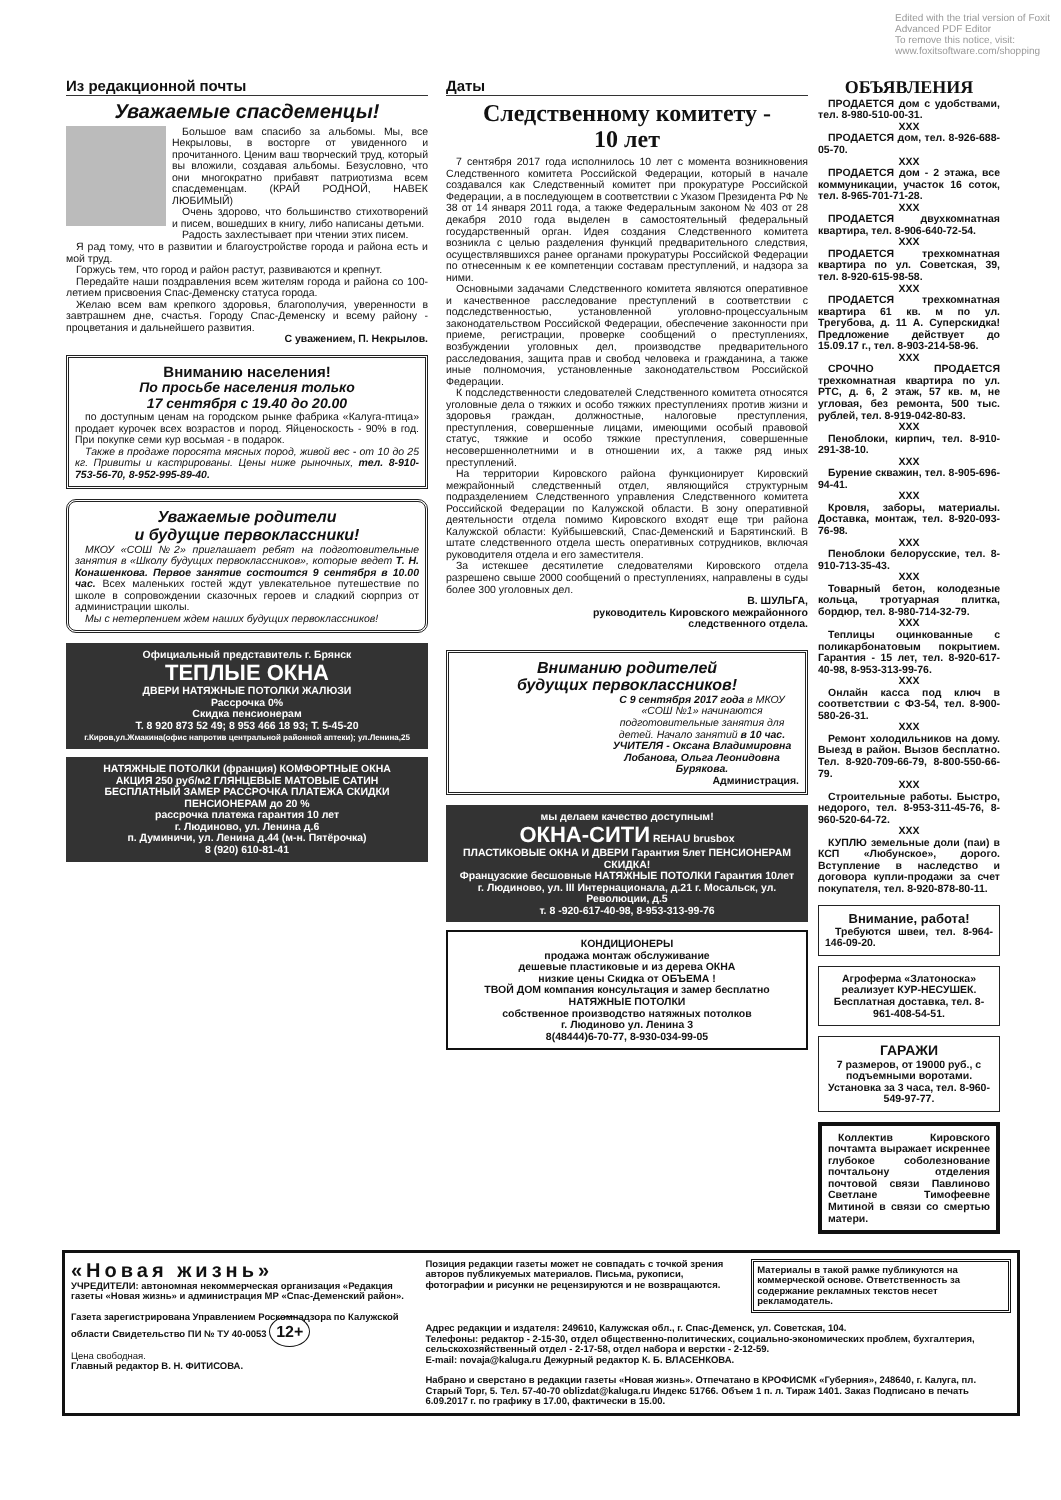Edited with the trial version of Foxit Advanced PDF Editor
To remove this notice, visit: www.foxitsoftware.com/shopping
Из редакционной почты
Уважаемые спасдеменцы!
Большое вам спасибо за альбомы. Мы, все Некрыловы, в восторге от увиденного и прочитанного. Ценим ваш творческий труд, который вы вложили, создавая альбомы. Безусловно, что они многократно прибавят патриотизма всем спасдеменцам. (КРАЙ РОДНОЙ, НАВЕК ЛЮБИМЫЙ)
Очень здорово, что большинство стихотворений и писем, вошедших в книгу, либо написаны детьми.
Радость захлестывает при чтении этих писем.
Я рад тому, что в развитии и благоустройстве города и района есть и мой труд.
Горжусь тем, что город и район растут, развиваются и крепнут.
Передайте наши поздравления всем жителям города и района со 100-летием присвоения Спас-Деменску статуса города.
Желаю всем вам крепкого здоровья, благополучия, уверенности в завтрашнем дне, счастья. Городу Спас-Деменску и всему району - процветания и дальнейшего развития.
С уважением, П. Некрылов.
Вниманию населения!
По просьбе населения только
17 сентября с 19.40 до 20.00
по доступным ценам на городском рынке фабрика «Калуга-птица» продает курочек всех возрастов и пород. Яйценоскость - 90% в год. При покупке семи кур восьмая - в подарок.
Также в продаже поросята мясных пород, живой вес - от 10 до 25 кг. Привиты и кастрированы. Цены ниже рыночных, тел. 8-910-753-56-70, 8-952-995-89-40.
Уважаемые родители
и будущие первоклассники!
МКОУ «СОШ №2» приглашает ребят на подготовительные занятия в «Школу будущих первоклассников», которые ведет Т. Н. Конашенкова. Первое занятие состоится 9 сентября в 10.00 час. Всех маленьких гостей ждут увлекательное путешествие по школе в сопровождении сказочных героев и сладкий сюрприз от администрации школы.
Мы с нетерпением ждем наших будущих первоклассников!
Официальный представитель г. Брянск
ТЕПЛЫЕ ОКНА
ДВЕРИ НАТЯЖНЫЕ ПОТОЛКИ ЖАЛЮЗИ
Рассрочка 0%
Скидка пенсионерам
Т. 8 920 873 52 49; 8 953 466 18 93; Т. 5-45-20
г.Киров,ул.Жмакина(офис напротив центральной районной аптеки); ул.Ленина,25
НАТЯЖНЫЕ ПОТОЛКИ (франция) КОМФОРТНЫЕ ОКНА
АКЦИЯ 250 руб/м2 ГЛЯНЦЕВЫЕ МАТОВЫЕ САТИН
БЕСПЛАТНЫЙ ЗАМЕР РАССРОЧКА ПЛАТЕЖА СКИДКИ ПЕНСИОНЕРАМ до 20 %
рассрочка платежа гарантия 10 лет
г. Людиново, ул. Ленина д.6
п. Думиничи, ул. Ленина д.44 (м-н. Пятёрочка)
8 (920) 610-81-41
Даты
Следственному комитету -
10 лет
7 сентября 2017 года исполнилось 10 лет с момента возникновения Следственного комитета Российской Федерации, который в начале создавался как Следственный комитет при прокуратуре Российской Федерации, а в последующем в соответствии с Указом Президента РФ № 38 от 14 января 2011 года, а также Федеральным законом № 403 от 28 декабря 2010 года выделен в самостоятельный федеральный государственный орган. Идея создания Следственного комитета возникла с целью разделения функций предварительного следствия, осуществлявшихся ранее органами прокуратуры Российской Федерации по отнесенным к ее компетенции составам преступлений, и надзора за ними.
Основными задачами Следственного комитета являются оперативное и качественное расследование преступлений в соответствии с подследственностью, установленной уголовно-процессуальным законодательством Российской Федерации, обеспечение законности при приеме, регистрации, проверке сообщений о преступлениях, возбуждении уголовных дел, производстве предварительного расследования, защита прав и свобод человека и гражданина, а также иные полномочия, установленные законодательством Российской Федерации.
К подследственности следователей Следственного комитета относятся уголовные дела о тяжких и особо тяжких преступлениях против жизни и здоровья граждан, должностные, налоговые преступления, преступления, совершенные лицами, имеющими особый правовой статус, тяжкие и особо тяжкие преступления, совершенные несовершеннолетними и в отношении их, а также ряд иных преступлений.
На территории Кировского района функционирует Кировский межрайонный следственный отдел, являющийся структурным подразделением Следственного управления Следственного комитета Российской Федерации по Калужской области. В зону оперативной деятельности отдела помимо Кировского входят еще три района Калужской области: Куйбышевский, Спас-Деменский и Барятинский. В штате следственного отдела шесть оперативных сотрудников, включая руководителя отдела и его заместителя.
За истекшее десятилетие следователями Кировского отдела разрешено свыше 2000 сообщений о преступлениях, направлены в суды более 300 уголовных дел.
В. ШУЛЬГА,
руководитель Кировского межрайонного
следственного отдела.
Вниманию родителей
будущих первоклассников!
С 9 сентября 2017 года в МКОУ «СОШ №1» начинаются подготовительные занятия для детей. Начало занятий в 10 час.
УЧИТЕЛЯ - Оксана Владимировна Лобанова, Ольга Леонидовна Бурякова.
Администрация.
мы делаем качество доступным!
ОКНА-СИТИ REHAU brusbox
ПЛАСТИКОВЫЕ ОКНА И ДВЕРИ Гарантия 5лет ПЕНСИОНЕРАМ СКИДКА!
Французские бесшовные НАТЯЖНЫЕ ПОТОЛКИ Гарантия 10лет
г. Людиново, ул. III Интернационала, д.21 г. Мосальск, ул. Революции, д.5
т. 8 -920-617-40-98, 8-953-313-99-76
КОНДИЦИОНЕРЫ
продажа монтаж обслуживание
дешевые пластиковые и из дерева ОКНА
низкие цены Скидка от ОБЪЕМА !
ТВОЙ ДОМ компания консультация и замер бесплатно
НАТЯЖНЫЕ ПОТОЛКИ
собственное производство натяжных потолков
г. Людиново ул. Ленина 3
8(48444)6-70-77, 8-930-034-99-05
ОБЪЯВЛЕНИЯ
ПРОДАЕТСЯ дом с удобствами, тел. 8-980-510-00-31.
ХХХ
ПРОДАЕТСЯ дом, тел. 8-926-688-05-70.
ХХХ
ПРОДАЕТСЯ дом - 2 этажа, все коммуникации, участок 16 соток, тел. 8-965-701-71-28.
ХХХ
ПРОДАЕТСЯ двухкомнатная квартира, тел. 8-906-640-72-54.
ХХХ
ПРОДАЕТСЯ трехкомнатная квартира по ул. Советская, 39, тел. 8-920-615-98-58.
ХХХ
ПРОДАЕТСЯ трехкомнатная квартира 61 кв. м по ул. Трегубова, д. 11 А. Суперскидка! Предложение действует до 15.09.17 г., тел. 8-903-214-58-96.
ХХХ
СРОЧНО ПРОДАЕТСЯ трехкомнатная квартира по ул. РТС, д. 6, 2 этаж, 57 кв. м, не угловая, без ремонта, 500 тыс. рублей, тел. 8-919-042-80-83.
ХХХ
Пеноблоки, кирпич, тел. 8-910-291-38-10.
ХХХ
Бурение скважин, тел. 8-905-696-94-41.
ХХХ
Кровля, заборы, материалы. Доставка, монтаж, тел. 8-920-093-76-98.
ХХХ
Пеноблоки белорусские, тел. 8-910-713-35-43.
ХХХ
Товарный бетон, колодезные кольца, тротуарная плитка, бордюр, тел. 8-980-714-32-79.
ХХХ
Теплицы оцинкованные с поликарбонатовым покрытием. Гарантия - 15 лет, тел. 8-920-617-40-98, 8-953-313-99-76.
ХХХ
Онлайн касса под ключ в соответствии с ФЗ-54, тел. 8-900-580-26-31.
ХХХ
Ремонт холодильников на дому. Выезд в район. Вызов бесплатно. Тел. 8-920-709-66-79, 8-800-550-66-79.
ХХХ
Строительные работы. Быстро, недорого, тел. 8-953-311-45-76, 8-960-520-64-72.
ХХХ
КУПЛЮ земельные доли (паи) в КСП «Любунское», дорого. Вступление в наследство и договора купли-продажи за счет покупателя, тел. 8-920-878-80-11.
Внимание, работа!
Требуются швеи, тел. 8-964-146-09-20.
Агроферма «Златоноска» реализует КУР-НЕСУШЕК. Бесплатная доставка, тел. 8-961-408-54-51.
ГАРАЖИ
7 размеров, от 19000 руб., с подъемными воротами. Установка за 3 часа, тел. 8-960-549-97-77.
Коллектив Кировского почтамта выражает искреннее глубокое соболезнование почтальону отделения почтовой связи Павлиново Светлане Тимофеевне Митиной в связи со смертью матери.
«Новая жизнь»
УЧРЕДИТЕЛИ: автономная некоммерческая организация «Редакция газеты «Новая жизнь» и администрация МР «Спас-Деменский район».
Газета зарегистрирована Управлением Роскомнадзора по Калужской области Свидетельство ПИ № ТУ 40-0053 12+
Цена свободная.
Главный редактор В. Н. ФИТИСОВА.
Позиция редакции газеты может не совпадать с точкой зрения авторов публикуемых материалов. Письма, рукописи, фотографии и рисунки не рецензируются и не возвращаются.
Материалы в такой рамке публикуются на коммерческой основе. Ответственность за содержание рекламных текстов несет рекламодатель.
Адрес редакции и издателя: 249610, Калужская обл., г. Спас-Деменск, ул. Советская, 104.
Телефоны: редактор - 2-15-30, отдел общественно-политических, социально-экономических проблем, бухгалтерия, сельскохозяйственный отдел - 2-17-58, отдел набора и верстки - 2-12-59.
E-mail: novaja@kaluga.ru Дежурный редактор К. Б. ВЛАСЕНКОВА.
Набрано и сверстано в редакции газеты «Новая жизнь». Отпечатано в КРОФИСМК «Губерния», 248640, г. Калуга, пл. Старый Торг, 5. Тел. 57-40-70 oblizdat@kaluga.ru Индекс 51766. Объем 1 п. л. Тираж 1401. Заказ Подписано в печать 6.09.2017 г. по графику в 17.00, фактически в 15.00.